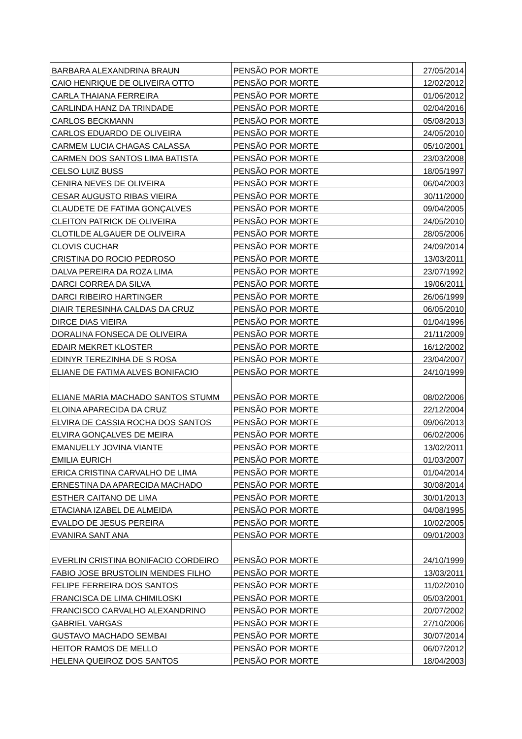| BARBARA ALEXANDRINA BRAUN | PENSÃO POR MORTE | 27/05/2014 |
| CAIO HENRIQUE DE OLIVEIRA OTTO | PENSÃO POR MORTE | 12/02/2012 |
| CARLA THAIANA FERREIRA | PENSÃO POR MORTE | 01/06/2012 |
| CARLINDA HANZ DA TRINDADE | PENSÃO POR MORTE | 02/04/2016 |
| CARLOS BECKMANN | PENSÃO POR MORTE | 05/08/2013 |
| CARLOS EDUARDO DE OLIVEIRA | PENSÃO POR MORTE | 24/05/2010 |
| CARMEM LUCIA CHAGAS CALASSA | PENSÃO POR MORTE | 05/10/2001 |
| CARMEN DOS SANTOS LIMA BATISTA | PENSÃO POR MORTE | 23/03/2008 |
| CELSO LUIZ BUSS | PENSÃO POR MORTE | 18/05/1997 |
| CENIRA NEVES DE OLIVEIRA | PENSÃO POR MORTE | 06/04/2003 |
| CESAR AUGUSTO RIBAS VIEIRA | PENSÃO POR MORTE | 30/11/2000 |
| CLAUDETE DE FATIMA GONÇALVES | PENSÃO POR MORTE | 09/04/2005 |
| CLEITON PATRICK DE OLIVEIRA | PENSÃO POR MORTE | 24/05/2010 |
| CLOTILDE ALGAUER DE OLIVEIRA | PENSÃO POR MORTE | 28/05/2006 |
| CLOVIS CUCHAR | PENSÃO POR MORTE | 24/09/2014 |
| CRISTINA DO ROCIO PEDROSO | PENSÃO POR MORTE | 13/03/2011 |
| DALVA PEREIRA DA ROZA LIMA | PENSÃO POR MORTE | 23/07/1992 |
| DARCI CORREA DA SILVA | PENSÃO POR MORTE | 19/06/2011 |
| DARCI RIBEIRO HARTINGER | PENSÃO POR MORTE | 26/06/1999 |
| DIAIR TERESINHA CALDAS DA CRUZ | PENSÃO POR MORTE | 06/05/2010 |
| DIRCE DIAS VIEIRA | PENSÃO POR MORTE | 01/04/1996 |
| DORALINA FONSECA DE OLIVEIRA | PENSÃO POR MORTE | 21/11/2009 |
| EDAIR MEKRET KLOSTER | PENSÃO POR MORTE | 16/12/2002 |
| EDINYR TEREZINHA DE S ROSA | PENSÃO POR MORTE | 23/04/2007 |
| ELIANE DE FATIMA ALVES BONIFACIO | PENSÃO POR MORTE | 24/10/1999 |
| ELIANE MARIA MACHADO SANTOS STUMM | PENSÃO POR MORTE | 08/02/2006 |
| ELOINA APARECIDA DA CRUZ | PENSÃO POR MORTE | 22/12/2004 |
| ELVIRA DE CASSIA ROCHA DOS SANTOS | PENSÃO POR MORTE | 09/06/2013 |
| ELVIRA GONÇALVES DE MEIRA | PENSÃO POR MORTE | 06/02/2006 |
| EMANUELLY JOVINA VIANTE | PENSÃO POR MORTE | 13/02/2011 |
| EMILIA EURICH | PENSÃO POR MORTE | 01/03/2007 |
| ERICA CRISTINA CARVALHO DE LIMA | PENSÃO POR MORTE | 01/04/2014 |
| ERNESTINA DA APARECIDA MACHADO | PENSÃO POR MORTE | 30/08/2014 |
| ESTHER CAITANO DE LIMA | PENSÃO POR MORTE | 30/01/2013 |
| ETACIANA IZABEL DE ALMEIDA | PENSÃO POR MORTE | 04/08/1995 |
| EVALDO DE JESUS PEREIRA | PENSÃO POR MORTE | 10/02/2005 |
| EVANIRA SANT ANA | PENSÃO POR MORTE | 09/01/2003 |
| EVERLIN CRISTINA BONIFACIO CORDEIRO | PENSÃO POR MORTE | 24/10/1999 |
| FABIO JOSE BRUSTOLIN MENDES FILHO | PENSÃO POR MORTE | 13/03/2011 |
| FELIPE FERREIRA DOS SANTOS | PENSÃO POR MORTE | 11/02/2010 |
| FRANCISCA DE LIMA CHIMILOSKI | PENSÃO POR MORTE | 05/03/2001 |
| FRANCISCO CARVALHO ALEXANDRINO | PENSÃO POR MORTE | 20/07/2002 |
| GABRIEL VARGAS | PENSÃO POR MORTE | 27/10/2006 |
| GUSTAVO MACHADO SEMBAI | PENSÃO POR MORTE | 30/07/2014 |
| HEITOR RAMOS DE MELLO | PENSÃO POR MORTE | 06/07/2012 |
| HELENA QUEIROZ DOS SANTOS | PENSÃO POR MORTE | 18/04/2003 |